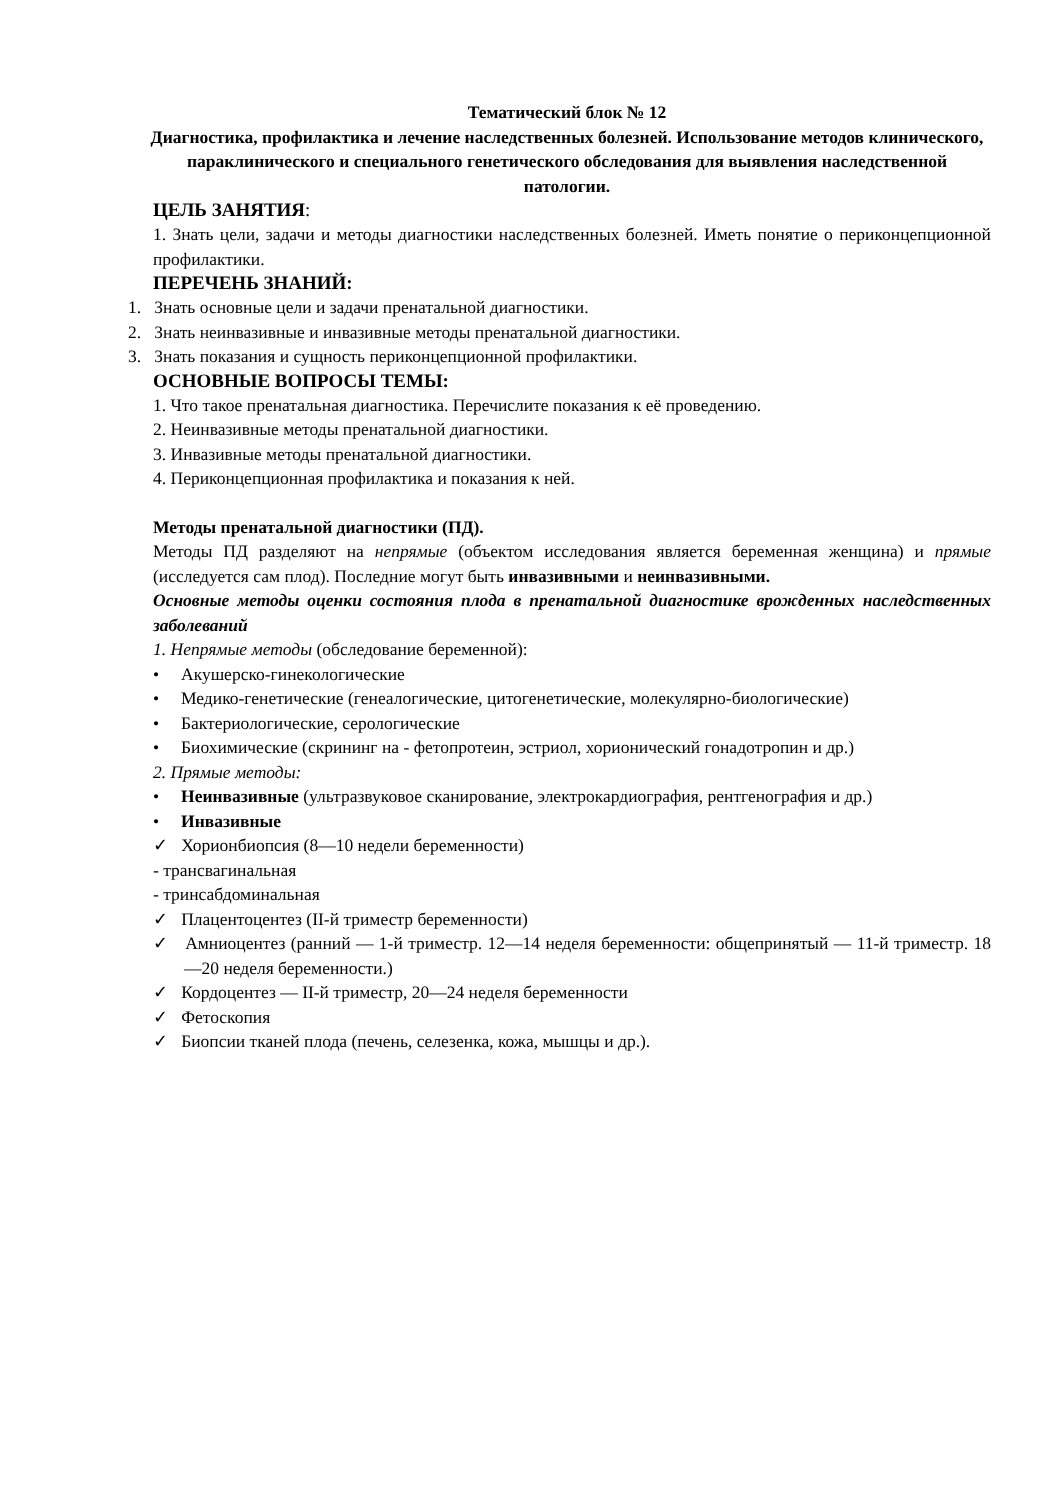Тематический блок № 12
Диагностика, профилактика и лечение наследственных болезней. Использование методов клинического, параклинического и специального генетического обследования для выявления наследственной патологии.
ЦЕЛЬ ЗАНЯТИЯ:
1. Знать цели, задачи и методы диагностики наследственных болезней. Иметь понятие о периконцепционной профилактики.
ПЕРЕЧЕНЬ ЗНАНИЙ:
1. Знать основные цели и задачи пренатальной диагностики.
2. Знать неинвазивные и инвазивные методы пренатальной диагностики.
3. Знать показания и сущность периконцепционной профилактики.
ОСНОВНЫЕ ВОПРОСЫ ТЕМЫ:
1. Что такое пренатальная диагностика. Перечислите показания к её проведению.
2. Неинвазивные методы пренатальной диагностики.
3. Инвазивные методы пренатальной диагностики.
4. Периконцепционная профилактика и показания к ней.
Методы пренатальной диагностики (ПД).
Методы ПД разделяют на непрямые (объектом исследования является беременная женщина) и прямые (исследуется сам плод). Последние могут быть инвазивными и неинвазивными.
Основные методы оценки состояния плода в пренатальной диагностике врожденных наследственных заболеваний
1. Непрямые методы (обследование беременной):
• Акушерско-гинекологические
• Медико-генетические (генеалогические, цитогенетические, молекулярно-биологические)
• Бактериологические, серологические
• Биохимические (скрининг на - фетопротеин, эстриол, хорионический гонадотропин и др.)
2. Прямые методы:
• Неинвазивные (ультразвуковое сканирование, электрокардиография, рентгенография и др.)
• Инвазивные
✓ Хорионбиопсия (8—10 недели беременности)
- трансвагинальная
- тринсабдоминальная
✓ Плацентоцентез (II-й триместр беременности)
✓ Амниоцентез (ранний — 1-й триместр. 12—14 неделя беременности: общепринятый — 11-й триместр. 18—20 неделя беременности.)
✓ Кордоцентез — II-й триместр, 20—24 неделя беременности
✓ Фетоскопия
✓ Биопсии тканей плода (печень, селезенка, кожа, мышцы и др.).